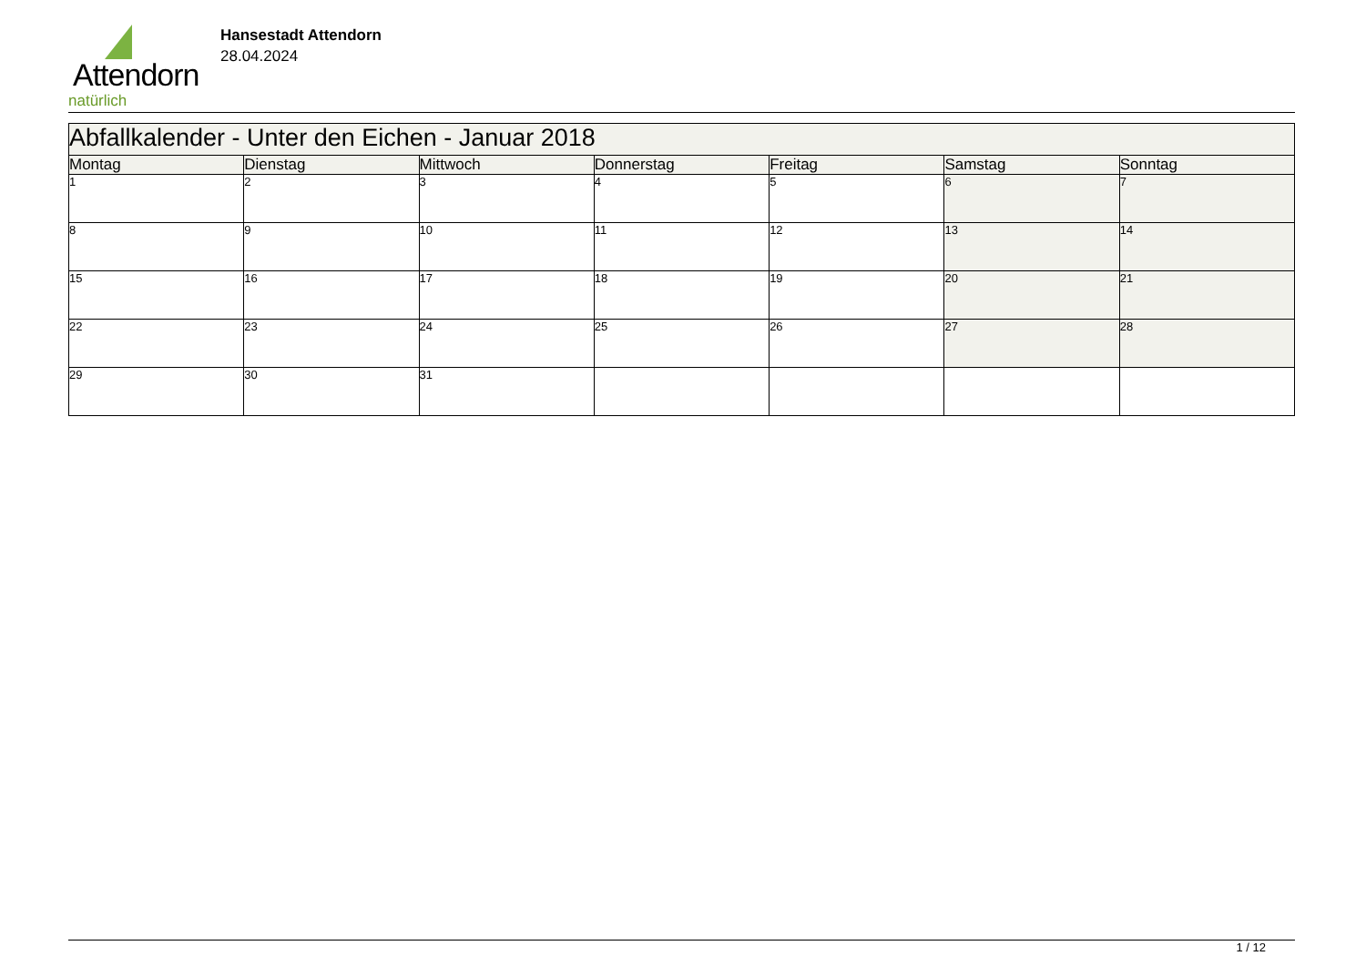Attendorn
natürlich
Hansestadt Attendorn
28.04.2024
| Abfallkalender - Unter den Eichen - Januar 2018 | | | | | | |
| --- | --- | --- | --- | --- | --- | --- |
| Montag | Dienstag | Mittwoch | Donnerstag | Freitag | Samstag | Sonntag |
| 1 | 2 | 3 | 4 | 5 | 6 | 7 |
| 8 | 9 | 10 | 11 | 12 | 13 | 14 |
| 15 | 16 | 17 | 18 | 19 | 20 | 21 |
| 22 | 23 | 24 | 25 | 26 | 27 | 28 |
| 29 | 30 | 31 | | | | |
1 / 12